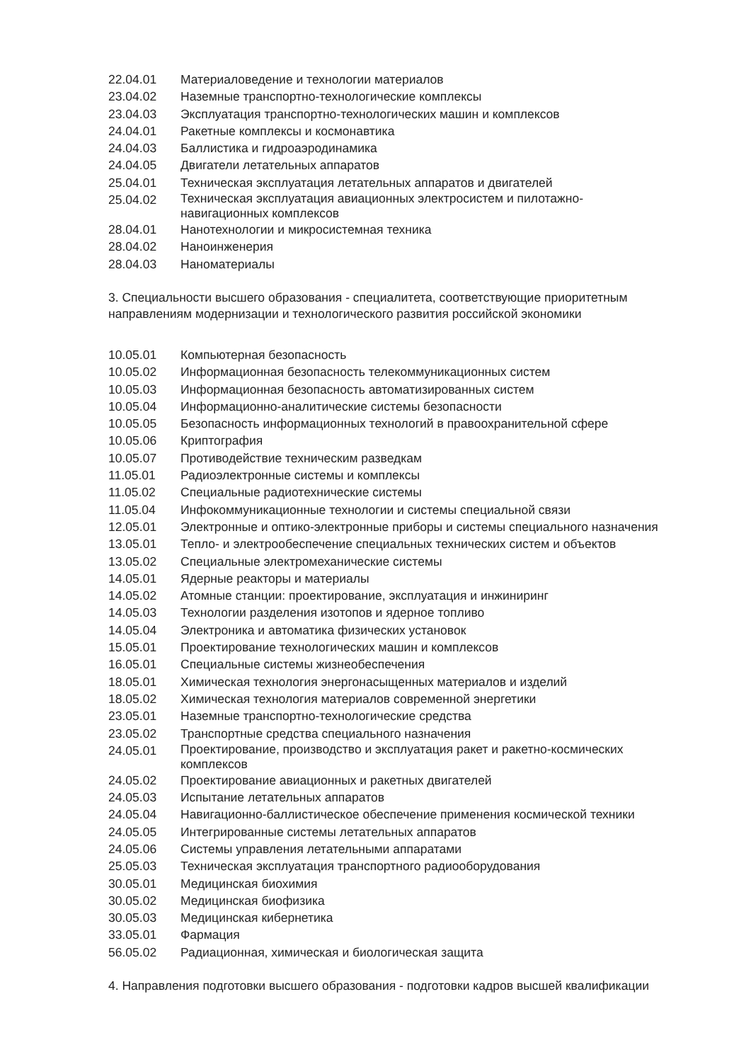| 22.04.01 | Материаловедение и технологии материалов |
| 23.04.02 | Наземные транспортно-технологические комплексы |
| 23.04.03 | Эксплуатация транспортно-технологических машин и комплексов |
| 24.04.01 | Ракетные комплексы и космонавтика |
| 24.04.03 | Баллистика и гидроаэродинамика |
| 24.04.05 | Двигатели летательных аппаратов |
| 25.04.01 | Техническая эксплуатация летательных аппаратов и двигателей |
| 25.04.02 | Техническая эксплуатация авиационных электросистем и пилотажно- навигационных комплексов |
| 28.04.01 | Нанотехнологии и микросистемная техника |
| 28.04.02 | Наноинженерия |
| 28.04.03 | Наноматериалы |
3. Специальности высшего образования - специалитета, соответствующие приоритетным направлениям модернизации и технологического развития российской экономики
| 10.05.01 | Компьютерная безопасность |
| 10.05.02 | Информационная безопасность телекоммуникационных систем |
| 10.05.03 | Информационная безопасность автоматизированных систем |
| 10.05.04 | Информационно-аналитические системы безопасности |
| 10.05.05 | Безопасность информационных технологий в правоохранительной сфере |
| 10.05.06 | Криптография |
| 10.05.07 | Противодействие техническим разведкам |
| 11.05.01 | Радиоэлектронные системы и комплексы |
| 11.05.02 | Специальные радиотехнические системы |
| 11.05.04 | Инфокоммуникационные технологии и системы специальной связи |
| 12.05.01 | Электронные и оптико-электронные приборы и системы специального назначения |
| 13.05.01 | Тепло- и электрообеспечение специальных технических систем и объектов |
| 13.05.02 | Специальные электромеханические системы |
| 14.05.01 | Ядерные реакторы и материалы |
| 14.05.02 | Атомные станции: проектирование, эксплуатация и инжиниринг |
| 14.05.03 | Технологии разделения изотопов и ядерное топливо |
| 14.05.04 | Электроника и автоматика физических установок |
| 15.05.01 | Проектирование технологических машин и комплексов |
| 16.05.01 | Специальные системы жизнеобеспечения |
| 18.05.01 | Химическая технология энергонасыщенных материалов и изделий |
| 18.05.02 | Химическая технология материалов современной энергетики |
| 23.05.01 | Наземные транспортно-технологические средства |
| 23.05.02 | Транспортные средства специального назначения |
| 24.05.01 | Проектирование, производство и эксплуатация ракет и ракетно-космических комплексов |
| 24.05.02 | Проектирование авиационных и ракетных двигателей |
| 24.05.03 | Испытание летательных аппаратов |
| 24.05.04 | Навигационно-баллистическое обеспечение применения космической техники |
| 24.05.05 | Интегрированные системы летательных аппаратов |
| 24.05.06 | Системы управления летательными аппаратами |
| 25.05.03 | Техническая эксплуатация транспортного радиооборудования |
| 30.05.01 | Медицинская биохимия |
| 30.05.02 | Медицинская биофизика |
| 30.05.03 | Медицинская кибернетика |
| 33.05.01 | Фармация |
| 56.05.02 | Радиационная, химическая и биологическая защита |
4. Направления подготовки высшего образования - подготовки кадров высшей квалификации